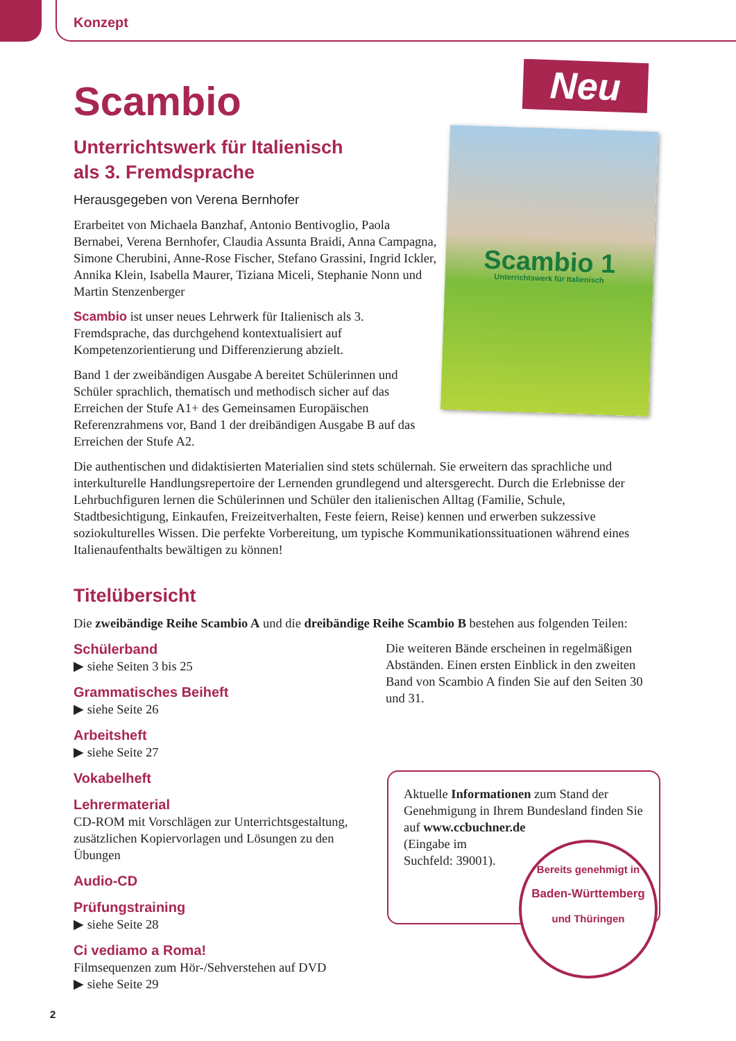Neu
Scambio 1
Unterrichtswerk für Italienisch
Konzept
Scambio
Unterrichtswerk für Italienisch
als 3. Fremdsprache
Herausgegeben von Verena Bernhofer
Erarbeitet von Michaela Banzhaf, Antonio Bentivoglio, Paola Bernabei, Verena Bernhofer, Claudia Assunta Braidi, Anna Campagna, Simone Cherubini, Anne-Rose Fischer, Stefano Grassini, Ingrid Ickler, Annika Klein, Isabella Maurer, Tiziana Miceli, Stephanie Nonn und Martin Stenzenberger
Scambio ist unser neues Lehrwerk für Italienisch als 3. Fremdsprache, das durchgehend kontextualisiert auf Kompetenzorientierung und Differenzierung abzielt.
Band 1 der zweibändigen Ausgabe A bereitet Schülerinnen und Schüler sprachlich, thematisch und methodisch sicher auf das Erreichen der Stufe A1+ des Gemeinsamen Europäischen Referenzrahmens vor, Band 1 der dreibändigen Ausgabe B auf das Erreichen der Stufe A2.
Die authentischen und didaktisierten Materialien sind stets schülernah. Sie erweitern das sprachliche und interkulturelle Handlungsrepertoire der Lernenden grundlegend und altersgerecht. Durch die Erlebnisse der Lehrbuchfiguren lernen die Schülerinnen und Schüler den italienischen Alltag (Familie, Schule, Stadtbesichtigung, Einkaufen, Freizeitverhalten, Feste feiern, Reise) kennen und erwerben sukzessive soziokulturelles Wissen. Die perfekte Vorbereitung, um typische Kommunikationssituationen während eines Italienaufenthalts bewältigen zu können!
Titelübersicht
Die zweibändige Reihe Scambio A und die dreibändige Reihe Scambio B bestehen aus folgenden Teilen:
Schülerband
▶ siehe Seiten 3 bis 25
Grammatisches Beiheft
▶ siehe Seite 26
Arbeitsheft
▶ siehe Seite 27
Vokabelheft
Lehrermaterial
CD-ROM mit Vorschlägen zur Unterrichtsgestaltung, zusätzlichen Kopiervorlagen und Lösungen zu den Übungen
Audio-CD
Prüfungstraining
▶ siehe Seite 28
Ci vediamo a Roma!
Filmsequenzen zum Hör-/Sehverstehen auf DVD
▶ siehe Seite 29
Die weiteren Bände erscheinen in regelmäßigen Abständen. Einen ersten Einblick in den zweiten Band von Scambio A finden Sie auf den Seiten 30 und 31.
Aktuelle Informationen zum Stand der Genehmigung in Ihrem Bundesland finden Sie auf www.ccbuchner.de
(Eingabe im
Suchfeld: 39001).
Bereits genehmigt in
Baden-Württemberg
und Thüringen
2